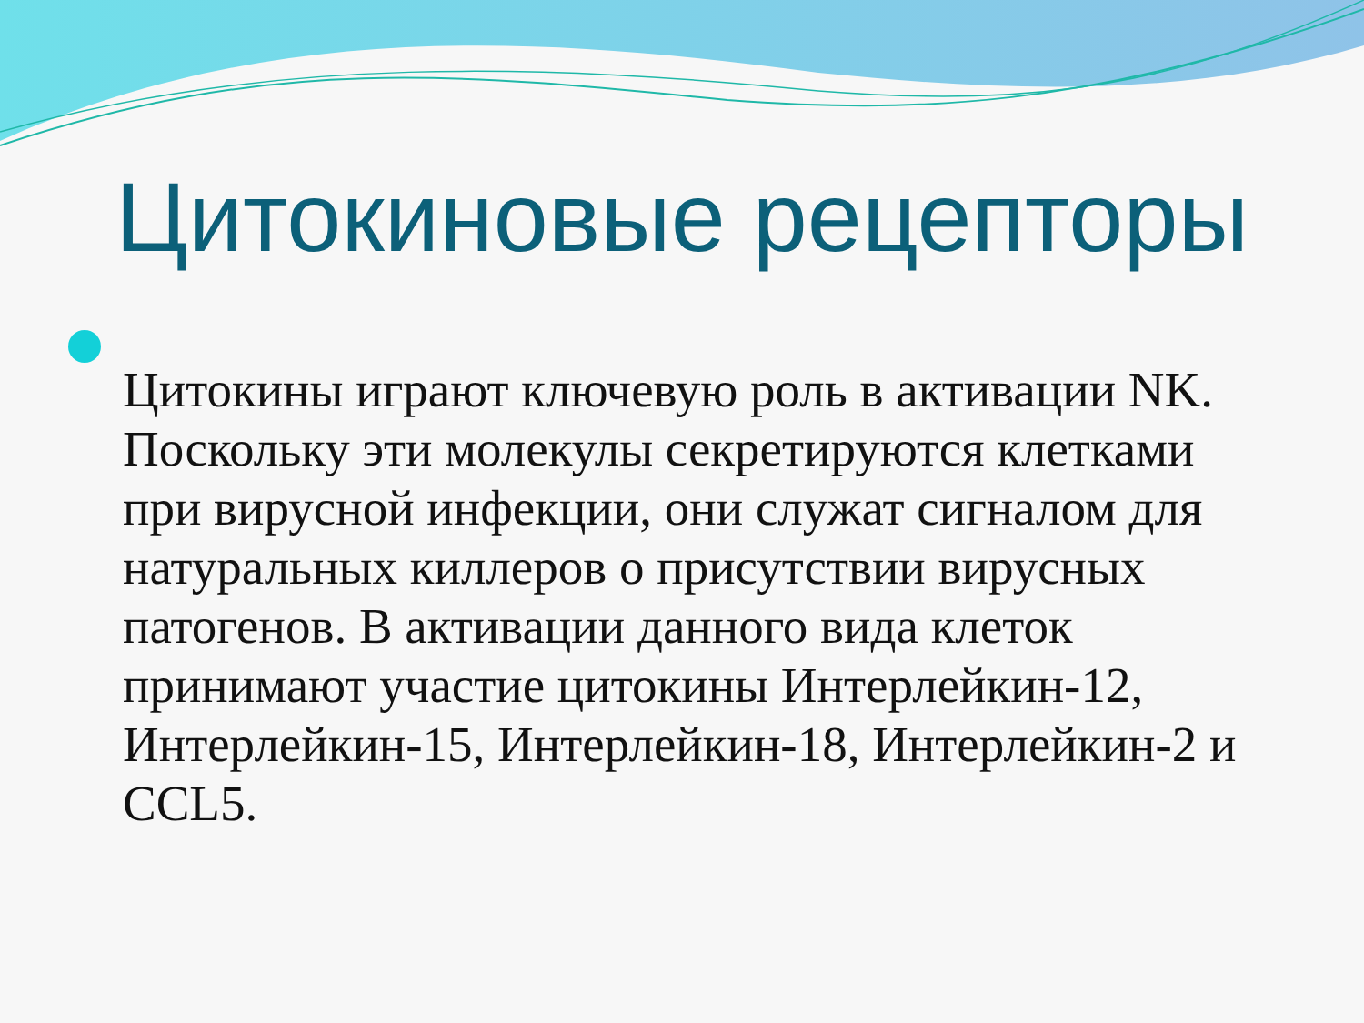Цитокиновые рецепторы
Цитокины играют ключевую роль в активации NK. Поскольку эти молекулы секретируются клетками при вирусной инфекции, они служат сигналом для натуральных киллеров о присутствии вирусных патогенов. В активации данного вида клеток принимают участие цитокины Интерлейкин-12, Интерлейкин-15, Интерлейкин-18, Интерлейкин-2 и CCL5.